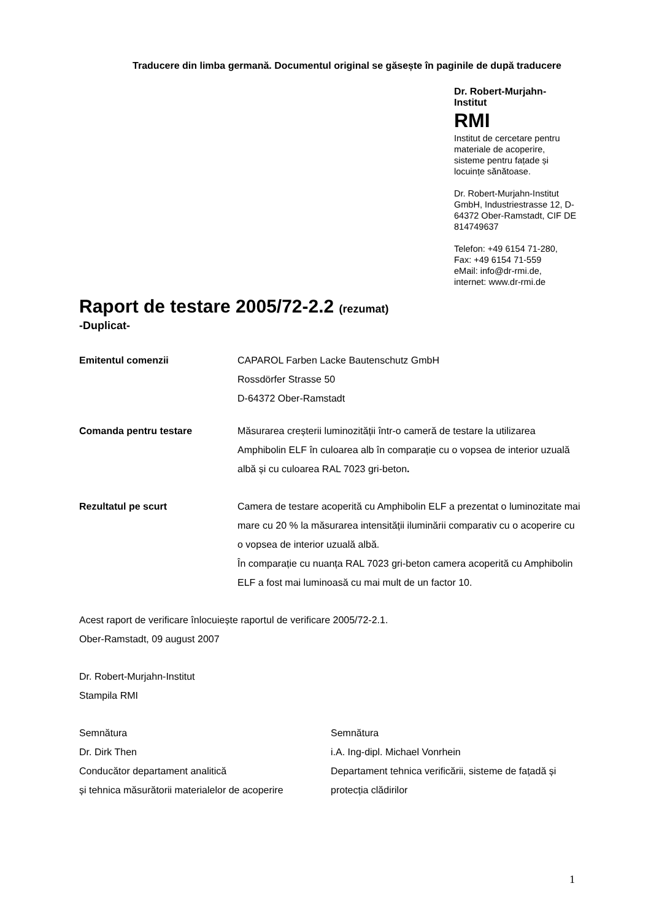Traducere din limba germană. Documentul original se găsește în paginile de după traducere
Dr. Robert-Murjahn-
Institut
RMI
Institut de cercetare pentru materiale de acoperire, sisteme pentru fațade și locuințe sănătoase.
Dr. Robert-Murjahn-Institut GmbH, Industriestrasse 12, D-64372 Ober-Ramstadt, CIF DE 814749637
Telefon: +49 6154 71-280,
Fax: +49 6154 71-559
eMail: info@dr-rmi.de,
internet: www.dr-rmi.de
Raport de testare 2005/72-2.2 (rezumat)
-Duplicat-
Emitentul comenzii CAPAROL Farben Lacke Bautenschutz GmbH
Rossdörfer Strasse 50
D-64372 Ober-Ramstadt
Comanda pentru testare Măsurarea creșterii luminozității într-o cameră de testare la utilizarea Amphibolin ELF în culoarea alb în comparație cu o vopsea de interior uzuală albă și cu culoarea RAL 7023 gri-beton.
Rezultatul pe scurt Camera de testare acoperită cu Amphibolin ELF a prezentat o luminozitate mai mare cu 20 % la măsurarea intensității iluminării comparativ cu o acoperire cu o vopsea de interior uzuală albă.
În comparație cu nuanța RAL 7023 gri-beton camera acoperită cu Amphibolin ELF a fost mai luminoasă cu mai mult de un factor 10.
Acest raport de verificare înlocuiește raportul de verificare 2005/72-2.1.
Ober-Ramstadt, 09 august 2007
Dr. Robert-Murjahn-Institut
Stampila RMI
Semnătura
Dr. Dirk Then
Conducător departament analitică
și tehnica măsurătorii materialelor de acoperire
Semnătura
i.A. Ing-dipl. Michael Vonrhein
Departament tehnica verificării, sisteme de fațadă și protecția clădirilor
1